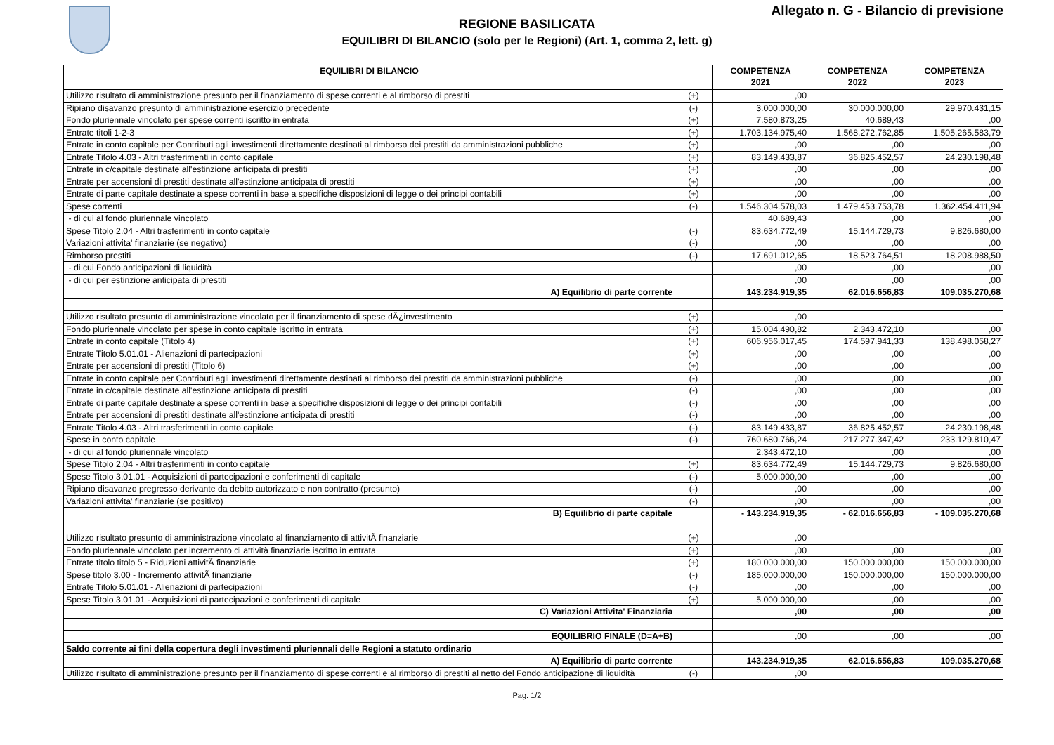Allegato n. G - Bilancio di previsione
REGIONE BASILICATA
EQUILIBRI DI BILANCIO (solo per le Regioni) (Art. 1, comma 2, lett. g)
| EQUILIBRI DI BILANCIO | | COMPETENZA 2021 | COMPETENZA 2022 | COMPETENZA 2023 |
| --- | --- | --- | --- | --- |
| Utilizzo risultato di amministrazione presunto per il finanziamento di spese correnti e al rimborso di prestiti | (+) | ,00 | | |
| Ripiano disavanzo presunto di amministrazione esercizio precedente | (-) | 3.000.000,00 | 30.000.000,00 | 29.970.431,15 |
| Fondo pluriennale vincolato per spese correnti iscritto in entrata | (+) | 7.580.873,25 | 40.689,43 | ,00 |
| Entrate titoli 1-2-3 | (+) | 1.703.134.975,40 | 1.568.272.762,85 | 1.505.265.583,79 |
| Entrate in conto capitale per Contributi agli investimenti direttamente destinati al rimborso dei prestiti da amministrazioni pubbliche | (+) | ,00 | ,00 | ,00 |
| Entrate Titolo 4.03 - Altri trasferimenti in conto capitale | (+) | 83.149.433,87 | 36.825.452,57 | 24.230.198,48 |
| Entrate in c/capitale destinate all'estinzione anticipata di prestiti | (+) | ,00 | ,00 | ,00 |
| Entrate per accensioni di prestiti destinate all'estinzione anticipata di prestiti | (+) | ,00 | ,00 | ,00 |
| Entrate di parte capitale destinate a spese correnti in base a specifiche disposizioni di legge o dei principi contabili | (+) | ,00 | ,00 | ,00 |
| Spese correnti | (-) | 1.546.304.578,03 | 1.479.453.753,78 | 1.362.454.411,94 |
| - di cui al fondo pluriennale vincolato | | 40.689,43 | ,00 | ,00 |
| Spese Titolo 2.04 - Altri trasferimenti in conto capitale | (-) | 83.634.772,49 | 15.144.729,73 | 9.826.680,00 |
| Variazioni attivita' finanziarie (se negativo) | (-) | ,00 | ,00 | ,00 |
| Rimborso prestiti | (-) | 17.691.012,65 | 18.523.764,51 | 18.208.988,50 |
| - di cui Fondo anticipazioni di liquidità | | ,00 | ,00 | ,00 |
| - di cui per estinzione anticipata di prestiti | | ,00 | ,00 | ,00 |
| A) Equilibrio di parte corrente | | 143.234.919,35 | 62.016.656,83 | 109.035.270,68 |
| Utilizzo risultato presunto di amministrazione vincolato per il finanziamento di spese dÂ¿investimento | (+) | ,00 | | |
| Fondo pluriennale vincolato per spese in conto capitale iscritto in entrata | (+) | 15.004.490,82 | 2.343.472,10 | ,00 |
| Entrate in conto capitale (Titolo 4) | (+) | 606.956.017,45 | 174.597.941,33 | 138.498.058,27 |
| Entrate Titolo 5.01.01 - Alienazioni di partecipazioni | (+) | ,00 | ,00 | ,00 |
| Entrate per accensioni di prestiti (Titolo 6) | (+) | ,00 | ,00 | ,00 |
| Entrate in conto capitale per Contributi agli investimenti direttamente destinati al rimborso dei prestiti da amministrazioni pubbliche | (-) | ,00 | ,00 | ,00 |
| Entrate in c/capitale destinate all'estinzione anticipata di prestiti | (-) | ,00 | ,00 | ,00 |
| Entrate di parte capitale destinate a spese correnti in base a specifiche disposizioni di legge o dei principi contabili | (-) | ,00 | ,00 | ,00 |
| Entrate per accensioni di prestiti destinate all'estinzione anticipata di prestiti | (-) | ,00 | ,00 | ,00 |
| Entrate Titolo 4.03 - Altri trasferimenti in conto capitale | (-) | 83.149.433,87 | 36.825.452,57 | 24.230.198,48 |
| Spese in conto capitale | (-) | 760.680.766,24 | 217.277.347,42 | 233.129.810,47 |
| - di cui al fondo pluriennale vincolato | | 2.343.472,10 | ,00 | ,00 |
| Spese Titolo 2.04 - Altri trasferimenti in conto capitale | (+) | 83.634.772,49 | 15.144.729,73 | 9.826.680,00 |
| Spese Titolo 3.01.01 - Acquisizioni di partecipazioni e conferimenti di capitale | (-) | 5.000.000,00 | ,00 | ,00 |
| Ripiano disavanzo pregresso derivante da debito autorizzato e non contratto (presunto) | (-) | ,00 | ,00 | ,00 |
| Variazioni attivita' finanziarie (se positivo) | (-) | ,00 | ,00 | ,00 |
| B) Equilibrio di parte capitale | | - 143.234.919,35 | - 62.016.656,83 | - 109.035.270,68 |
| Utilizzo risultato presunto di amministrazione vincolato al finanziamento di attivitÃ finanziarie | (+) | ,00 | | |
| Fondo pluriennale vincolato per incremento di attività finanziarie iscritto in entrata | (+) | ,00 | ,00 | ,00 |
| Entrate titolo titolo 5 - Riduzioni attivitÃ finanziarie | (+) | 180.000.000,00 | 150.000.000,00 | 150.000.000,00 |
| Spese titolo 3.00 - Incremento attivitÃ finanziarie | (-) | 185.000.000,00 | 150.000.000,00 | 150.000.000,00 |
| Entrate Titolo 5.01.01 - Alienazioni di partecipazioni | (-) | ,00 | ,00 | ,00 |
| Spese Titolo 3.01.01 - Acquisizioni di partecipazioni e conferimenti di capitale | (+) | 5.000.000,00 | ,00 | ,00 |
| C) Variazioni Attivita' Finanziaria | | ,00 | ,00 | ,00 |
| EQUILIBRIO FINALE (D=A+B) | | ,00 | ,00 | ,00 |
| Saldo corrente ai fini della copertura degli investimenti pluriennali delle Regioni a statuto ordinario | | | | |
| A) Equilibrio di parte corrente | | 143.234.919,35 | 62.016.656,83 | 109.035.270,68 |
| Utilizzo risultato di amministrazione presunto per il finanziamento di spese correnti e al rimborso di prestiti al netto del Fondo anticipazione di liquidità | (-) | ,00 | | |
Pag. 1/2